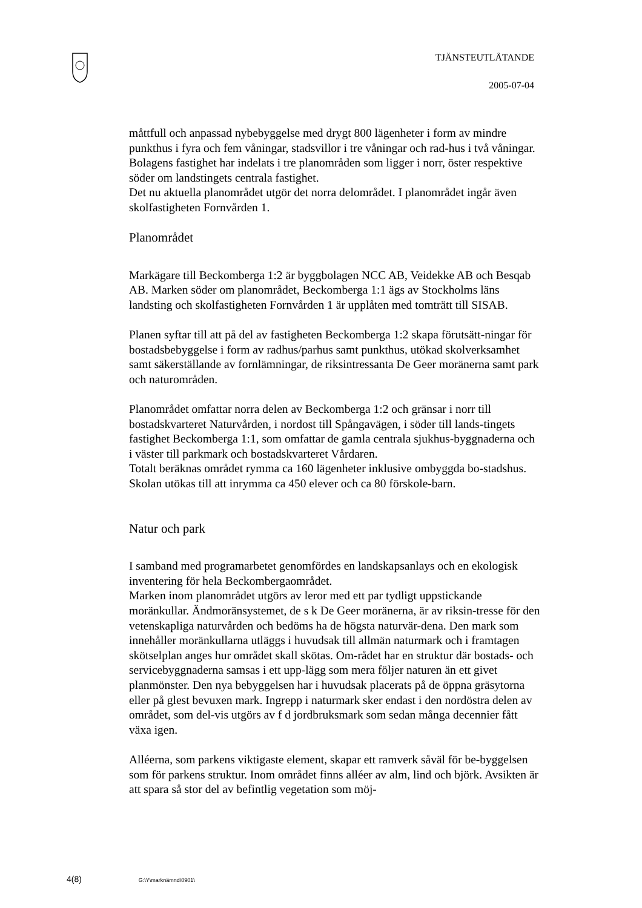TJÄNSTEUTLÅTANDE
2005-07-04
måttfull och anpassad nybebyggelse med drygt 800 lägenheter i form av mindre punkthus i fyra och fem våningar, stadsvillor i tre våningar och rad-hus i två våningar.
Bolagens fastighet har indelats i tre planområden som ligger i norr, öster respektive söder om landstingets centrala fastighet.
Det nu aktuella planområdet utgör det norra delområdet. I planområdet ingår även skolfastigheten Fornvården 1.
Planområdet
Markägare till Beckomberga 1:2 är byggbolagen NCC AB, Veidekke AB och Besqab AB. Marken söder om planområdet, Beckomberga 1:1 ägs av Stockholms läns landsting och skolfastigheten Fornvården 1 är upplåten med tomträtt till SISAB.
Planen syftar till att på del av fastigheten Beckomberga 1:2 skapa förutsätt-ningar för bostadsbebyggelse i form av radhus/parhus samt punkthus, utökad skolverksamhet samt säkerställande av fornlämningar, de riksintressanta De Geer moränerna samt park och naturområden.
Planområdet omfattar norra delen av Beckomberga 1:2 och gränsar i norr till bostadskvarteret Naturvården, i nordost till Spångavägen, i söder till lands-tingets fastighet Beckomberga 1:1, som omfattar de gamla centrala sjukhus-byggnaderna och i väster till parkmark och bostadskvarteret Vårdaren.
Totalt beräknas området rymma ca 160 lägenheter inklusive ombyggda bo-stadshus. Skolan utökas till att inrymma ca 450 elever och ca 80 förskole-barn.
Natur och park
I samband med programarbetet genomfördes en landskapsanlays och en ekologisk inventering för hela Beckombergaområdet.
Marken inom planområdet utgörs av leror med ett par tydligt uppstickande moränkullar. Ändmoränsystemet, de s k De Geer moränerna, är av riksin-tresse för den vetenskapliga naturvården och bedöms ha de högsta naturvär-dena. Den mark som innehåller moränkullarna utläggs i huvudsak till allmän naturmark och i framtagen skötselplan anges hur området skall skötas. Om-rådet har en struktur där bostads- och servicebyggnaderna samsas i ett upp-lägg som mera följer naturen än ett givet planmönster. Den nya bebyggelsen har i huvudsak placerats på de öppna gräsytorna eller på glest bevuxen mark. Ingrepp i naturmark sker endast i den nordöstra delen av området, som del-vis utgörs av f d jordbruksmark som sedan många decennier fått växa igen.
Alléerna, som parkens viktigaste element, skapar ett ramverk såväl för be-byggelsen som för parkens struktur. Inom området finns alléer av alm, lind och björk. Avsikten är att spara så stor del av befintlig vegetation som möj-
4(8) G:\Y\marknämnd\0901\